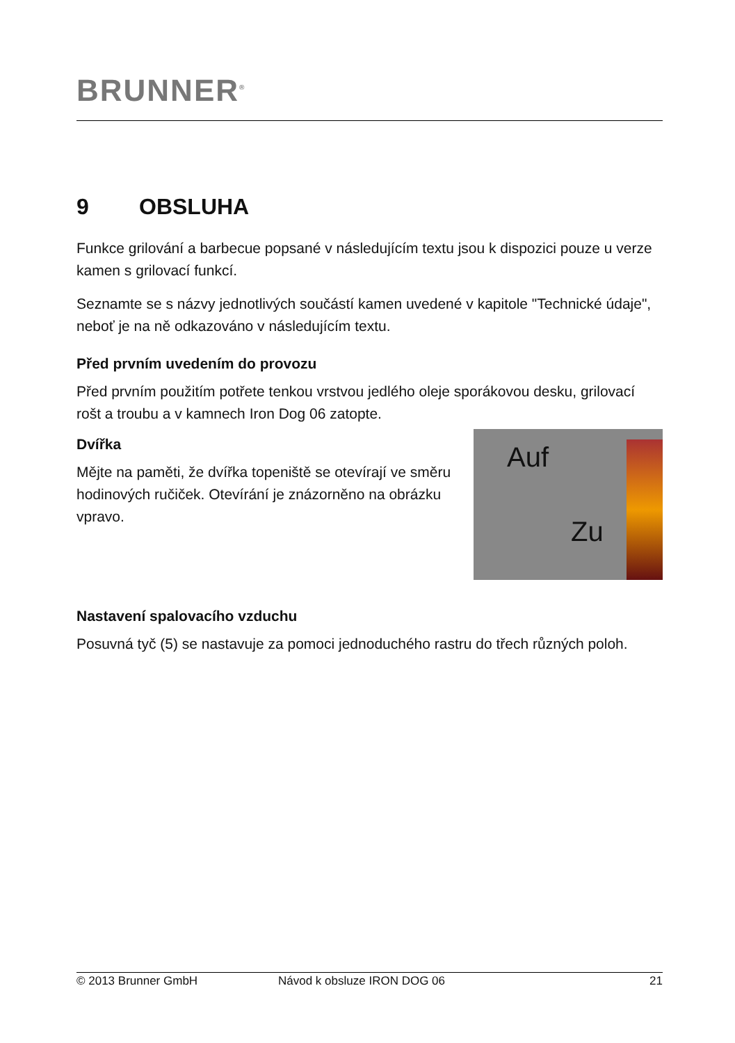BRUNNER<sup>®</sup>
9 OBSLUHA
Funkce grilování a barbecue popsané v následujícím textu jsou k dispozici pouze u verze kamen s grilovací funkcí.
Seznamte se s názvy jednotlivých součástí kamen uvedené v kapitole "Technické údaje", neboť je na ně odkazováno v následujícím textu.
Před prvním uvedením do provozu
Před prvním použitím potřete tenkou vrstvou jedlého oleje sporákovou desku, grilovací rošt a troubu a v kamnech Iron Dog 06 zatopte.
Dvířka
Mějte na paměti, že dvířka topeniště se otevírají ve směru hodinových ručiček. Otevírání je znázorněno na obrázku vpravo.
Auf
Zu
Nastavení spalovacího vzduchu
Posuvná tyč (5) se nastavuje za pomoci jednoduchého rastru do třech různých poloh.
© 2013 Brunner GmbH Návod k obsluze IRON DOG 06 21